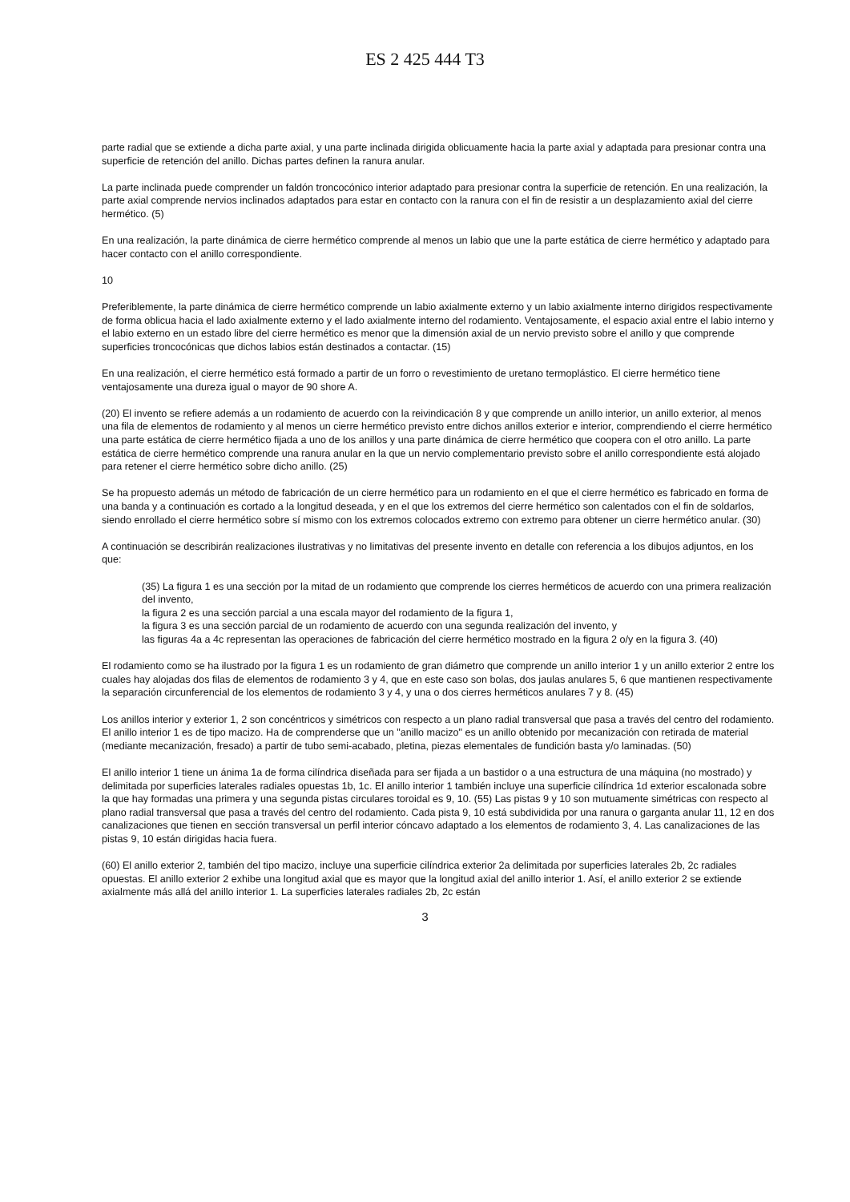ES 2 425 444 T3
parte radial que se extiende a dicha parte axial, y una parte inclinada dirigida oblicuamente hacia la parte axial y adaptada para presionar contra una superficie de retención del anillo. Dichas partes definen la ranura anular.
La parte inclinada puede comprender un faldón troncocónico interior adaptado para presionar contra la superficie de retención. En una realización, la parte axial comprende nervios inclinados adaptados para estar en contacto con la ranura con el fin de resistir a un desplazamiento axial del cierre hermético. (5)
En una realización, la parte dinámica de cierre hermético comprende al menos un labio que une la parte estática de cierre hermético y adaptado para hacer contacto con el anillo correspondiente.
10
Preferiblemente, la parte dinámica de cierre hermético comprende un labio axialmente externo y un labio axialmente interno dirigidos respectivamente de forma oblicua hacia el lado axialmente externo y el lado axialmente interno del rodamiento. Ventajosamente, el espacio axial entre el labio interno y el labio externo en un estado libre del cierre hermético es menor que la dimensión axial de un nervio previsto sobre el anillo y que comprende superficies troncocónicas que dichos labios están destinados a contactar. (15)
En una realización, el cierre hermético está formado a partir de un forro o revestimiento de uretano termoplástico. El cierre hermético tiene ventajosamente una dureza igual o mayor de 90 shore A.
(20) El invento se refiere además a un rodamiento de acuerdo con la reivindicación 8 y que comprende un anillo interior, un anillo exterior, al menos una fila de elementos de rodamiento y al menos un cierre hermético previsto entre dichos anillos exterior e interior, comprendiendo el cierre hermético una parte estática de cierre hermético fijada a uno de los anillos y una parte dinámica de cierre hermético que coopera con el otro anillo. La parte estática de cierre hermético comprende una ranura anular en la que un nervio complementario previsto sobre el anillo correspondiente está alojado para retener el cierre hermético sobre dicho anillo. (25)
Se ha propuesto además un método de fabricación de un cierre hermético para un rodamiento en el que el cierre hermético es fabricado en forma de una banda y a continuación es cortado a la longitud deseada, y en el que los extremos del cierre hermético son calentados con el fin de soldarlos, siendo enrollado el cierre hermético sobre sí mismo con los extremos colocados extremo con extremo para obtener un cierre hermético anular. (30)
A continuación se describirán realizaciones ilustrativas y no limitativas del presente invento en detalle con referencia a los dibujos adjuntos, en los que:
(35) La figura 1 es una sección por la mitad de un rodamiento que comprende los cierres herméticos de acuerdo con una primera realización del invento,
la figura 2 es una sección parcial a una escala mayor del rodamiento de la figura 1,
la figura 3 es una sección parcial de un rodamiento de acuerdo con una segunda realización del invento, y
las figuras 4a a 4c representan las operaciones de fabricación del cierre hermético mostrado en la figura 2 o/y en la figura 3. (40)
El rodamiento como se ha ilustrado por la figura 1 es un rodamiento de gran diámetro que comprende un anillo interior 1 y un anillo exterior 2 entre los cuales hay alojadas dos filas de elementos de rodamiento 3 y 4, que en este caso son bolas, dos jaulas anulares 5, 6 que mantienen respectivamente la separación circunferencial de los elementos de rodamiento 3 y 4, y una o dos cierres herméticos anulares 7 y 8. (45)
Los anillos interior y exterior 1, 2 son concéntricos y simétricos con respecto a un plano radial transversal que pasa a través del centro del rodamiento. El anillo interior 1 es de tipo macizo. Ha de comprenderse que un "anillo macizo" es un anillo obtenido por mecanización con retirada de material (mediante mecanización, fresado) a partir de tubo semi-acabado, pletina, piezas elementales de fundición basta y/o laminadas. (50)
El anillo interior 1 tiene un ánima 1a de forma cilíndrica diseñada para ser fijada a un bastidor o a una estructura de una máquina (no mostrado) y delimitada por superficies laterales radiales opuestas 1b, 1c. El anillo interior 1 también incluye una superficie cilíndrica 1d exterior escalonada sobre la que hay formadas una primera y una segunda pistas circulares toroidal es 9, 10. (55) Las pistas 9 y 10 son mutuamente simétricas con respecto al plano radial transversal que pasa a través del centro del rodamiento. Cada pista 9, 10 está subdividida por una ranura o garganta anular 11, 12 en dos canalizaciones que tienen en sección transversal un perfil interior cóncavo adaptado a los elementos de rodamiento 3, 4. Las canalizaciones de las pistas 9, 10 están dirigidas hacia fuera.
(60) El anillo exterior 2, también del tipo macizo, incluye una superficie cilíndrica exterior 2a delimitada por superficies laterales 2b, 2c radiales opuestas. El anillo exterior 2 exhibe una longitud axial que es mayor que la longitud axial del anillo interior 1. Así, el anillo exterior 2 se extiende axialmente más allá del anillo interior 1. La superficies laterales radiales 2b, 2c están
3